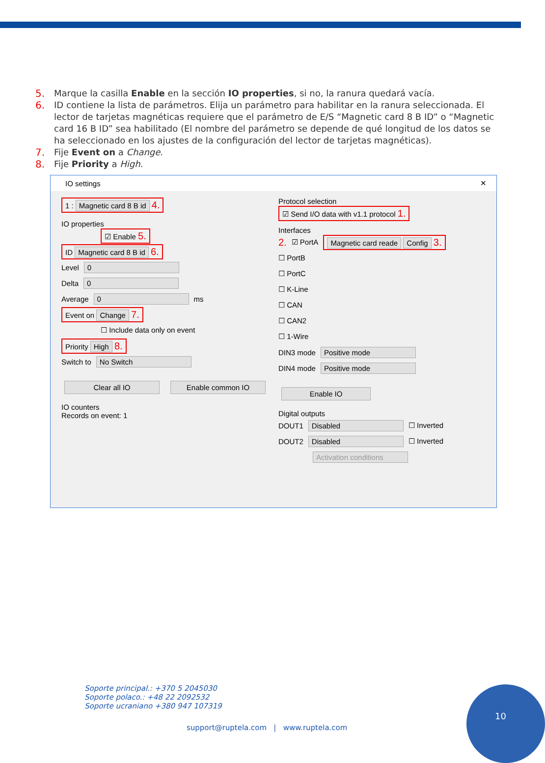5. Marque la casilla Enable en la sección IO properties, si no, la ranura quedará vacía.
6. ID contiene la lista de parámetros. Elija un parámetro para habilitar en la ranura seleccionada. El lector de tarjetas magnéticas requiere que el parámetro de E/S “Magnetic card 8 B ID” o “Magnetic card 16 B ID” sea habilitado (El nombre del parámetro se depende de qué longitud de los datos se ha seleccionado en los ajustes de la configuración del lector de tarjetas magnéticas).
7. Fije Event on a Change.
8. Fije Priority a High.
IO settings ✕
1 : Magnetic card 8 B id 4.
IO properties
☑ Enable 5.
ID Magnetic card 8 B id 6.
Level 0
Delta 0
Average 0 ms
Event on Change 7.
☐ Include data only on event
Priority High 8.
Switch to No Switch
Clear all IO Enable common IO
IO counters
Records on event: 1
Protocol selection
☑ Send I/O data with v1.1 protocol 1.
Interfaces
2. ☑ PortA Magnetic card reade Config 3.
☐ PortB
☐ PortC
☐ K-Line
☐ CAN
☐ CAN2
☐ 1-Wire
DIN3 mode Positive mode
DIN4 mode Positive mode
Enable IO
Digital outputs
DOUT1 Disabled ☐ Inverted
DOUT2 Disabled ☐ Inverted
Activation conditions
Soporte principal.: +370 5 2045030
Soporte polaco.: +48 22 2092532
Soporte ucraniano +380 947 107319
support@ruptela.com | www.ruptela.com
10